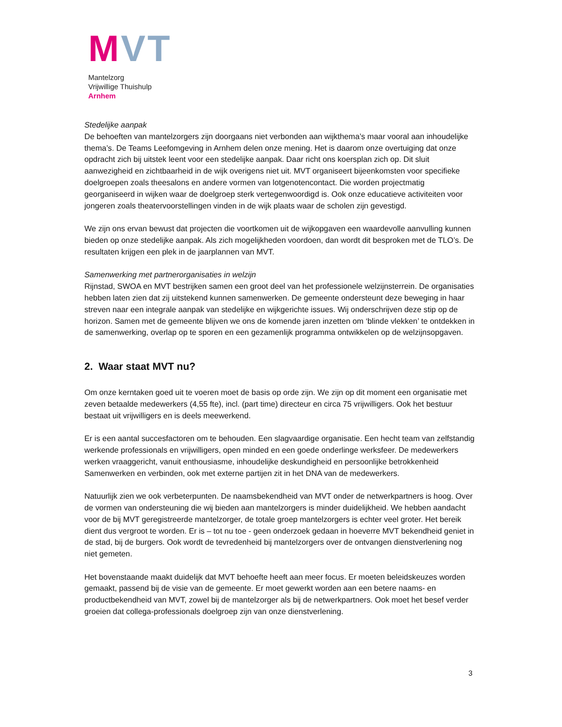MVT
Mantelzorg
Vrijwillige Thuishulp
Arnhem
Stedelijke aanpak
De behoeften van mantelzorgers zijn doorgaans niet verbonden aan wijkthema’s maar vooral aan inhoudelijke thema’s. De Teams Leefomgeving in Arnhem delen onze mening. Het is daarom onze overtuiging dat onze opdracht zich bij uitstek leent voor een stedelijke aanpak. Daar richt ons koersplan zich op. Dit sluit aanwezigheid en zichtbaarheid in de wijk overigens niet uit. MVT organiseert bijeenkomsten voor specifieke doelgroepen zoals theesalons en andere vormen van lotgenotencontact. Die worden projectmatig georganiseerd in wijken waar de doelgroep sterk vertegenwoordigd is. Ook onze educatieve activiteiten voor jongeren zoals theatervoorstellingen vinden in de wijk plaats waar de scholen zijn gevestigd.
We zijn ons ervan bewust dat projecten die voortkomen uit de wijkopgaven een waardevolle aanvulling kunnen bieden op onze stedelijke aanpak. Als zich mogelijkheden voordoen, dan wordt dit besproken met de TLO’s. De resultaten krijgen een plek in de jaarplannen van MVT.
Samenwerking met partnerorganisaties in welzijn
Rijnstad, SWOA en MVT bestrijken samen een groot deel van het professionele welzijnsterrein. De organisaties hebben laten zien dat zij uitstekend kunnen samenwerken. De gemeente ondersteunt deze beweging in haar streven naar een integrale aanpak van stedelijke en wijkgerichte issues. Wij onderschrijven deze stip op de horizon. Samen met de gemeente blijven we ons de komende jaren inzetten om ‘blinde vlekken’ te ontdekken in de samenwerking, overlap op te sporen en een gezamenlijk programma ontwikkelen op de welzijnsopgaven.
2. Waar staat MVT nu?
Om onze kerntaken goed uit te voeren moet de basis op orde zijn. We zijn op dit moment een organisatie met zeven betaalde medewerkers (4,55 fte), incl. (part time) directeur en circa 75 vrijwilligers. Ook het bestuur bestaat uit vrijwilligers en is deels meewerkend.
Er is een aantal succesfactoren om te behouden. Een slagvaardige organisatie. Een hecht team van zelfstandig werkende professionals en vrijwilligers, open minded en een goede onderlinge werksfeer. De medewerkers werken vraaggericht, vanuit enthousiasme, inhoudelijke deskundigheid en persoonlijke betrokkenheid Samenwerken en verbinden, ook met externe partijen zit in het DNA van de medewerkers.
Natuurlijk zien we ook verbeterpunten. De naamsbekendheid van MVT onder de netwerkpartners is hoog. Over de vormen van ondersteuning die wij bieden aan mantelzorgers is minder duidelijkheid. We hebben aandacht voor de bij MVT geregistreerde mantelzorger, de totale groep mantelzorgers is echter veel groter. Het bereik dient dus vergroot te worden. Er is – tot nu toe - geen onderzoek gedaan in hoeverre MVT bekendheid geniet in de stad, bij de burgers. Ook wordt de tevredenheid bij mantelzorgers over de ontvangen dienstverlening nog niet gemeten.
Het bovenstaande maakt duidelijk dat MVT behoefte heeft aan meer focus. Er moeten beleidskeuzes worden gemaakt, passend bij de visie van de gemeente. Er moet gewerkt worden aan een betere naams- en productbekendheid van MVT, zowel bij de mantelzorger als bij de netwerkpartners. Ook moet het besef verder groeien dat collega-professionals doelgroep zijn van onze dienstverlening.
3